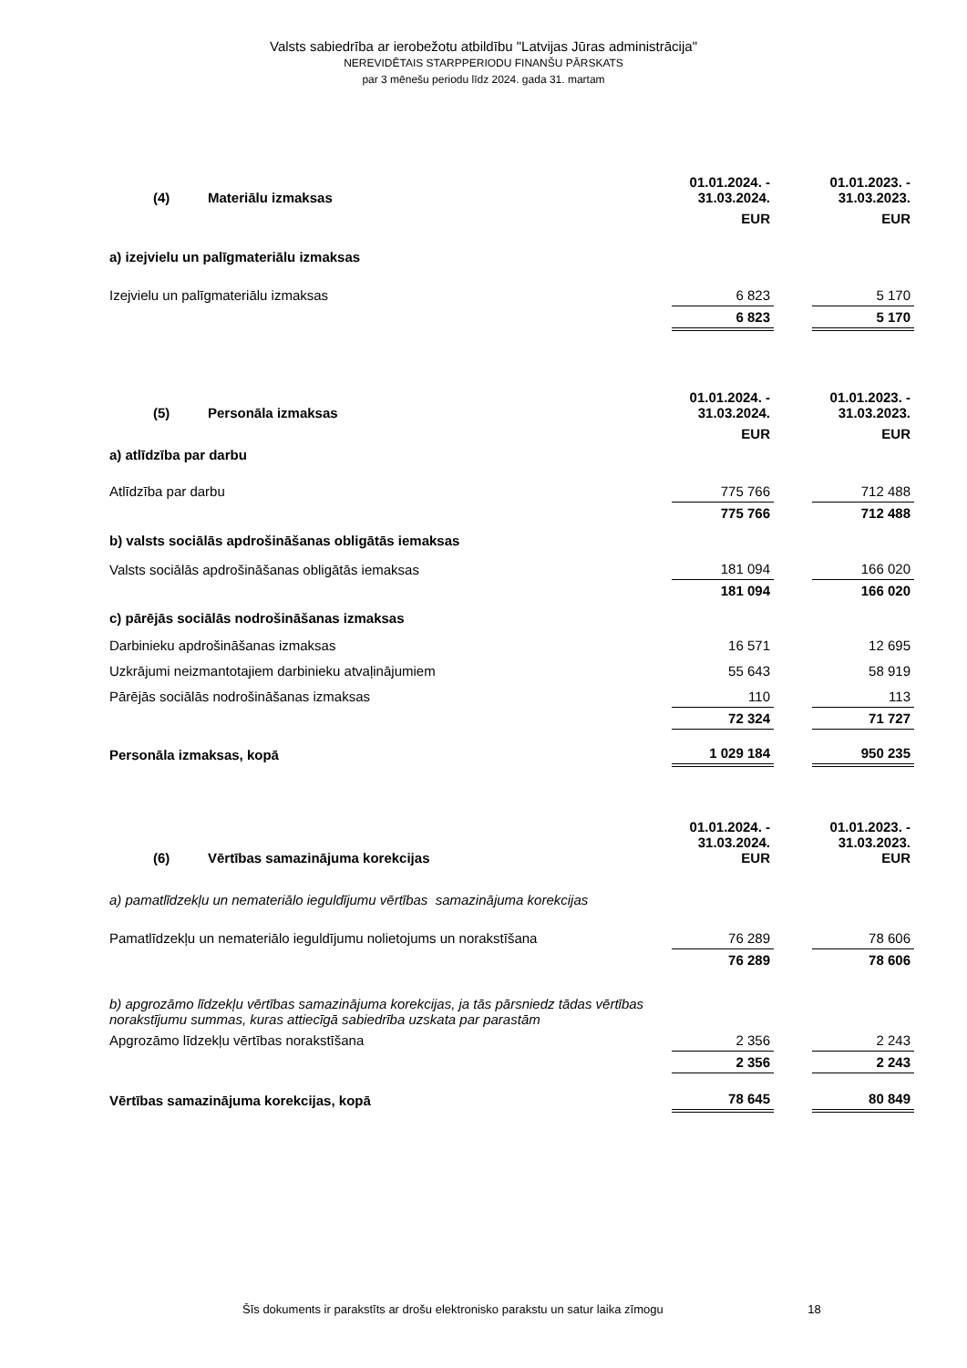Valsts sabiedrība ar ierobežotu atbildību "Latvijas Jūras administrācija"
NEREVIDĒTAIS STARPPERIODU FINANŠU PĀRSKATS
par 3 mēnešu periodu līdz 2024. gada 31. martam
| (4) Materiālu izmaksas | 01.01.2024. - 31.03.2024. | | 01.01.2023. - 31.03.2023. |
| | EUR | | EUR |
| a) izejvielu un palīgmateriālu izmaksas | | | |
| Izejvielu un palīgmateriālu izmaksas | 6 823 | | 5 170 |
| | 6 823 | | 5 170 |
| (5) Personāla izmaksas | 01.01.2024. - 31.03.2024. | | 01.01.2023. - 31.03.2023. |
| | EUR | | EUR |
| a) atlīdzība par darbu | | | |
| Atlīdzība par darbu | 775 766 | | 712 488 |
| | 775 766 | | 712 488 |
| b) valsts sociālās apdrošināšanas obligātās iemaksas | | | |
| Valsts sociālās apdrošināšanas obligātās iemaksas | 181 094 | | 166 020 |
| | 181 094 | | 166 020 |
| c) pārējās sociālās nodrošināšanas izmaksas | | | |
| Darbinieku apdrošināšanas izmaksas | 16 571 | | 12 695 |
| Uzkrājumi neizmantotajiem darbinieku atvaļinājumiem | 55 643 | | 58 919 |
| Pārējās sociālās nodrošināšanas izmaksas | 110 | | 113 |
| | 72 324 | | 71 727 |
| Personāla izmaksas, kopā | 1 029 184 | | 950 235 |
| (6) Vērtības samazinājuma korekcijas | 01.01.2024. - 31.03.2024. EUR | | 01.01.2023. - 31.03.2023. EUR |
| a) pamatlīdzekļu un nemateriālo ieguldījumu vērtības samazinājuma korekcijas | | | |
| Pamatlīdzekļu un nemateriālo ieguldījumu nolietojums un norakstīšana | 76 289 | | 78 606 |
| | 76 289 | | 78 606 |
| b) apgrozāmo līdzekļu vērtības samazinājuma korekcijas, ja tās pārsniedz tādas vērtības norakstījumu summas, kuras attiecīgā sabiedrība uzskata par parastām | | | |
| Apgrozāmo līdzekļu vērtības norakstīšana | 2 356 | | 2 243 |
| | 2 356 | | 2 243 |
| Vērtības samazinājuma korekcijas, kopā | 78 645 | | 80 849 |
Šīs dokuments ir parakstīts ar drošu elektronisko parakstu un satur laika zīmogu 18